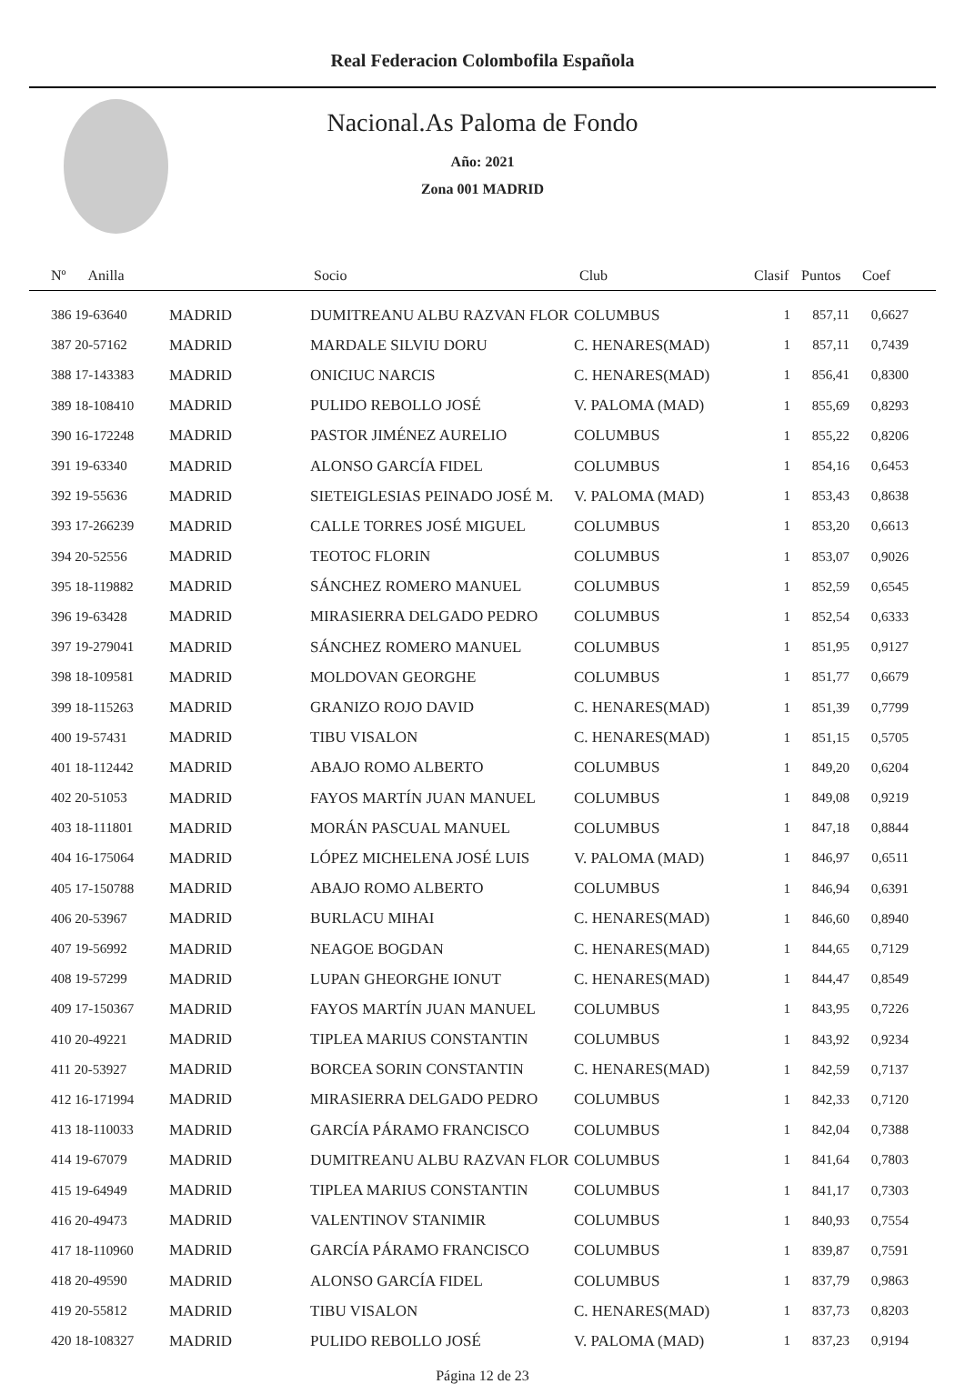Real Federacion Colombofila Española
Nacional.As Paloma de Fondo
Año: 2021
Zona 001 MADRID
| Nº Anilla | | Socio | Club | Clasif | Puntos | Coef |
| --- | --- | --- | --- | --- | --- | --- |
| 386 19-63640 | MADRID | DUMITREANU ALBU RAZVAN FLOR | COLUMBUS | 1 | 857,11 | 0,6627 |
| 387 20-57162 | MADRID | MARDALE SILVIU DORU | C. HENARES(MAD) | 1 | 857,11 | 0,7439 |
| 388 17-143383 | MADRID | ONICIUC NARCIS | C. HENARES(MAD) | 1 | 856,41 | 0,8300 |
| 389 18-108410 | MADRID | PULIDO REBOLLO JOSÉ | V. PALOMA (MAD) | 1 | 855,69 | 0,8293 |
| 390 16-172248 | MADRID | PASTOR JIMÉNEZ AURELIO | COLUMBUS | 1 | 855,22 | 0,8206 |
| 391 19-63340 | MADRID | ALONSO GARCÍA FIDEL | COLUMBUS | 1 | 854,16 | 0,6453 |
| 392 19-55636 | MADRID | SIETEIGLESIAS PEINADO JOSÉ M. | V. PALOMA (MAD) | 1 | 853,43 | 0,8638 |
| 393 17-266239 | MADRID | CALLE TORRES JOSÉ MIGUEL | COLUMBUS | 1 | 853,20 | 0,6613 |
| 394 20-52556 | MADRID | TEOTOC FLORIN | COLUMBUS | 1 | 853,07 | 0,9026 |
| 395 18-119882 | MADRID | SÁNCHEZ ROMERO MANUEL | COLUMBUS | 1 | 852,59 | 0,6545 |
| 396 19-63428 | MADRID | MIRASIERRA DELGADO PEDRO | COLUMBUS | 1 | 852,54 | 0,6333 |
| 397 19-279041 | MADRID | SÁNCHEZ ROMERO MANUEL | COLUMBUS | 1 | 851,95 | 0,9127 |
| 398 18-109581 | MADRID | MOLDOVAN GEORGHE | COLUMBUS | 1 | 851,77 | 0,6679 |
| 399 18-115263 | MADRID | GRANIZO ROJO DAVID | C. HENARES(MAD) | 1 | 851,39 | 0,7799 |
| 400 19-57431 | MADRID | TIBU VISALON | C. HENARES(MAD) | 1 | 851,15 | 0,5705 |
| 401 18-112442 | MADRID | ABAJO ROMO ALBERTO | COLUMBUS | 1 | 849,20 | 0,6204 |
| 402 20-51053 | MADRID | FAYOS MARTÍN JUAN MANUEL | COLUMBUS | 1 | 849,08 | 0,9219 |
| 403 18-111801 | MADRID | MORÁN PASCUAL MANUEL | COLUMBUS | 1 | 847,18 | 0,8844 |
| 404 16-175064 | MADRID | LÓPEZ MICHELENA JOSÉ LUIS | V. PALOMA (MAD) | 1 | 846,97 | 0,6511 |
| 405 17-150788 | MADRID | ABAJO ROMO ALBERTO | COLUMBUS | 1 | 846,94 | 0,6391 |
| 406 20-53967 | MADRID | BURLACU MIHAI | C. HENARES(MAD) | 1 | 846,60 | 0,8940 |
| 407 19-56992 | MADRID | NEAGOE BOGDAN | C. HENARES(MAD) | 1 | 844,65 | 0,7129 |
| 408 19-57299 | MADRID | LUPAN GHEORGHE IONUT | C. HENARES(MAD) | 1 | 844,47 | 0,8549 |
| 409 17-150367 | MADRID | FAYOS MARTÍN JUAN MANUEL | COLUMBUS | 1 | 843,95 | 0,7226 |
| 410 20-49221 | MADRID | TIPLEA MARIUS CONSTANTIN | COLUMBUS | 1 | 843,92 | 0,9234 |
| 411 20-53927 | MADRID | BORCEA SORIN CONSTANTIN | C. HENARES(MAD) | 1 | 842,59 | 0,7137 |
| 412 16-171994 | MADRID | MIRASIERRA DELGADO PEDRO | COLUMBUS | 1 | 842,33 | 0,7120 |
| 413 18-110033 | MADRID | GARCÍA PÁRAMO FRANCISCO | COLUMBUS | 1 | 842,04 | 0,7388 |
| 414 19-67079 | MADRID | DUMITREANU ALBU RAZVAN FLOR | COLUMBUS | 1 | 841,64 | 0,7803 |
| 415 19-64949 | MADRID | TIPLEA MARIUS CONSTANTIN | COLUMBUS | 1 | 841,17 | 0,7303 |
| 416 20-49473 | MADRID | VALENTINOV STANIMIR | COLUMBUS | 1 | 840,93 | 0,7554 |
| 417 18-110960 | MADRID | GARCÍA PÁRAMO FRANCISCO | COLUMBUS | 1 | 839,87 | 0,7591 |
| 418 20-49590 | MADRID | ALONSO GARCÍA FIDEL | COLUMBUS | 1 | 837,79 | 0,9863 |
| 419 20-55812 | MADRID | TIBU VISALON | C. HENARES(MAD) | 1 | 837,73 | 0,8203 |
| 420 18-108327 | MADRID | PULIDO REBOLLO JOSÉ | V. PALOMA (MAD) | 1 | 837,23 | 0,9194 |
Página 12 de 23